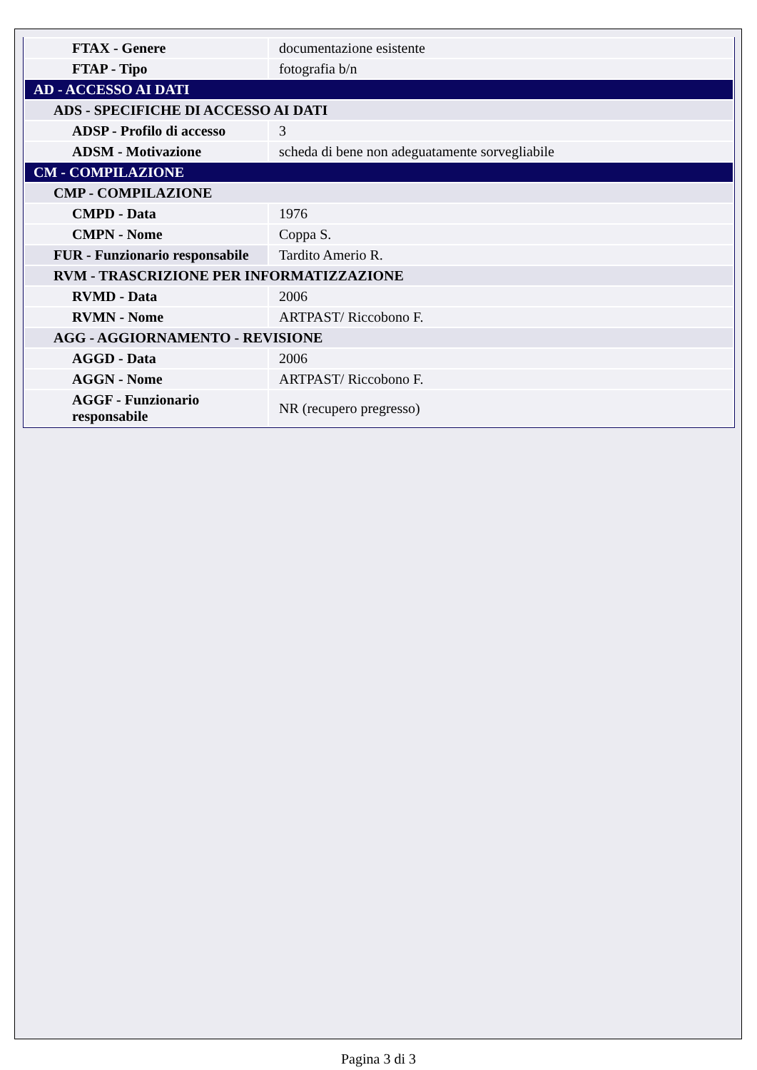| FTAX - Genere | documentazione esistente |
| FTAP - Tipo | fotografia b/n |
| AD - ACCESSO AI DATI | |
| ADS - SPECIFICHE DI ACCESSO AI DATI | |
| ADSP - Profilo di accesso | 3 |
| ADSM - Motivazione | scheda di bene non adeguatamente sorvegliabile |
| CM - COMPILAZIONE | |
| CMP - COMPILAZIONE | |
| CMPD - Data | 1976 |
| CMPN - Nome | Coppa S. |
| FUR - Funzionario responsabile | Tardito Amerio R. |
| RVM - TRASCRIZIONE PER INFORMATIZZAZIONE | |
| RVMD - Data | 2006 |
| RVMN - Nome | ARTPAST/ Riccobono F. |
| AGG - AGGIORNAMENTO - REVISIONE | |
| AGGD - Data | 2006 |
| AGGN - Nome | ARTPAST/ Riccobono F. |
| AGGF - Funzionario responsabile | NR (recupero pregresso) |
Pagina 3 di 3